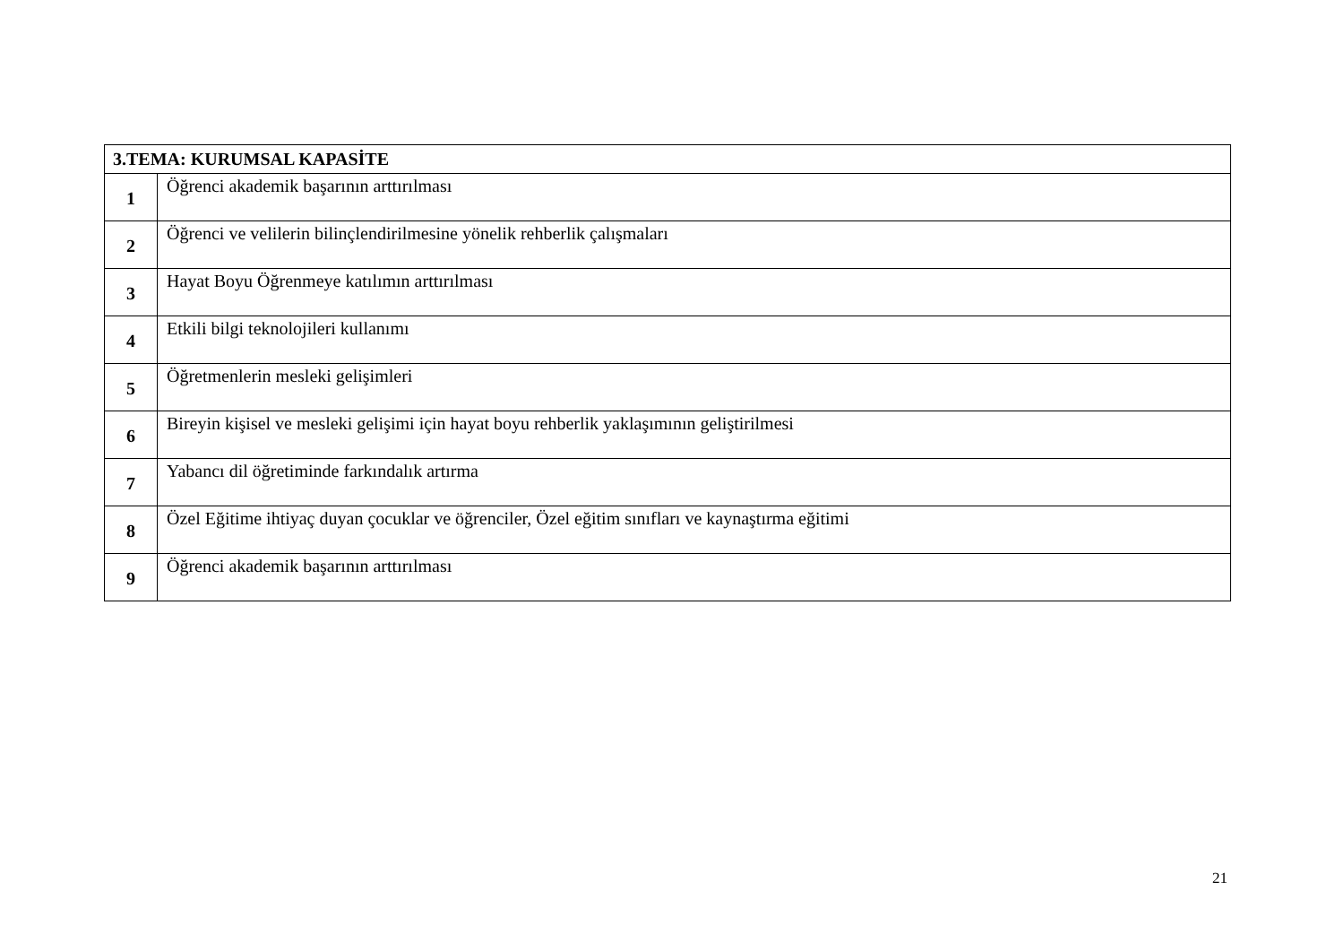| 3.TEMA: KURUMSAL KAPASİTE | |
| --- | --- |
| 1 | Öğrenci akademik başarının arttırılması |
| 2 | Öğrenci ve velilerin bilinçlendirilmesine yönelik rehberlik çalışmaları |
| 3 | Hayat Boyu Öğrenmeye katılımın arttırılması |
| 4 | Etkili bilgi teknolojileri kullanımı |
| 5 | Öğretmenlerin mesleki gelişimleri |
| 6 | Bireyin kişisel ve mesleki gelişimi için hayat boyu rehberlik yaklaşımının geliştirilmesi |
| 7 | Yabancı dil öğretiminde farkındalık artırma |
| 8 | Özel Eğitime ihtiyaç duyan çocuklar ve öğrenciler, Özel eğitim sınıfları ve kaynaştırma eğitimi |
| 9 | Öğrenci akademik başarının arttırılması |
21